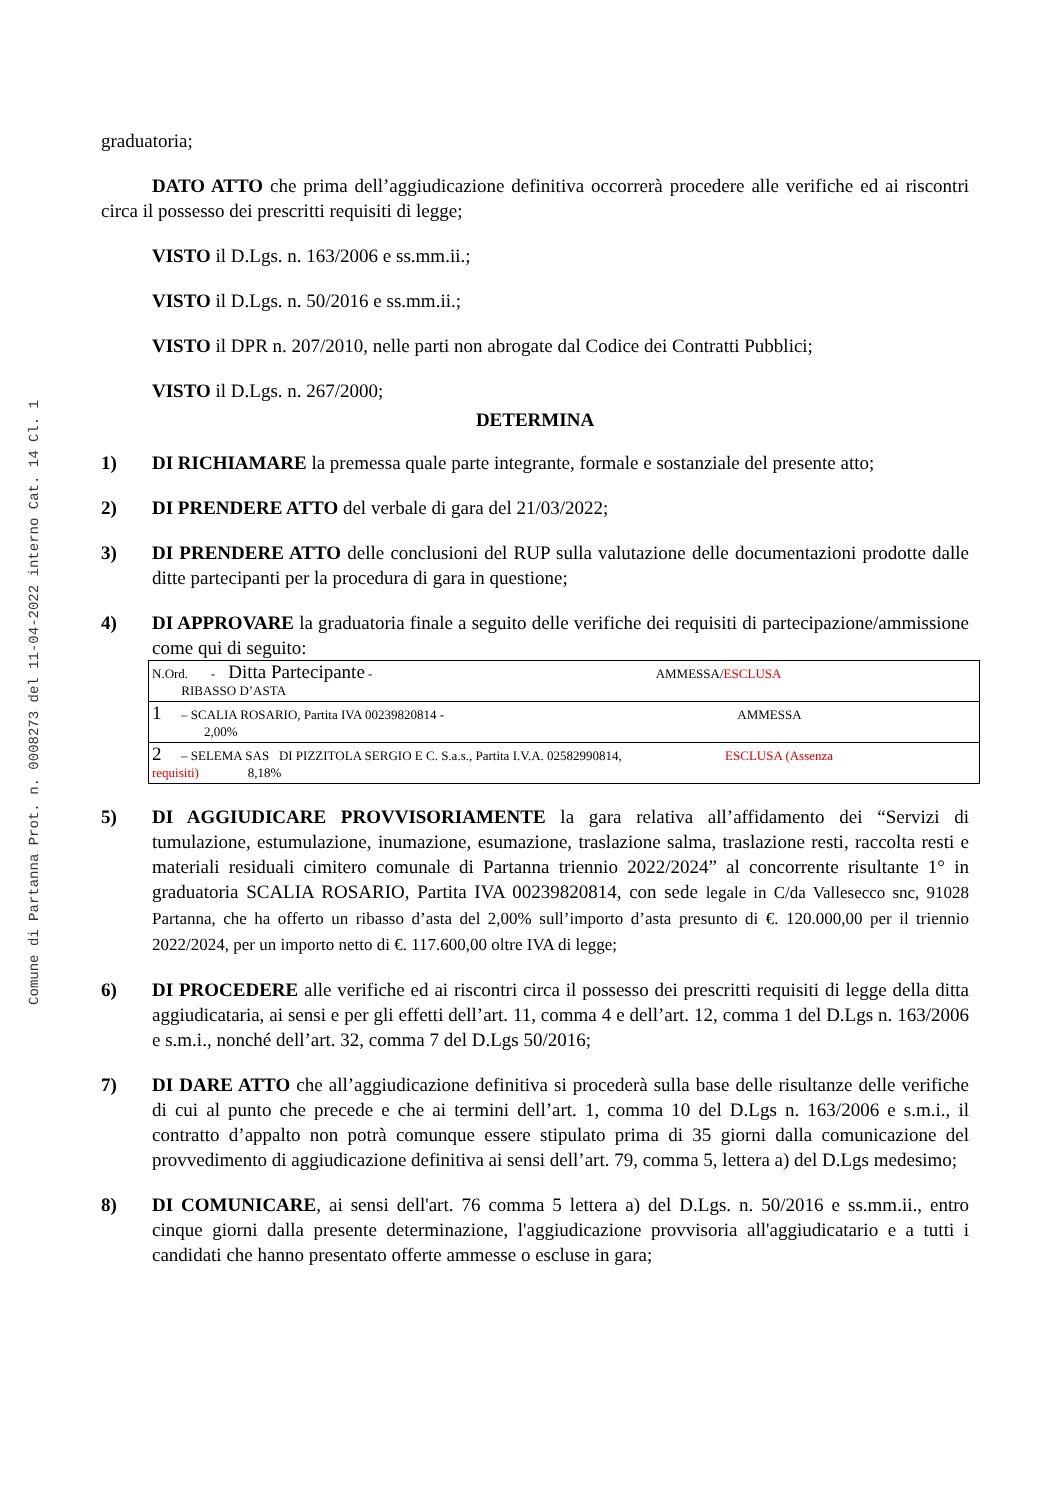Comune di Partanna Prot. n. 0008273 del 11-04-2022 interno Cat. 14 Cl. 1
graduatoria;
DATO ATTO che prima dell’aggiudicazione definitiva occorrerà procedere alle verifiche ed ai riscontri circa il possesso dei prescritti requisiti di legge;
VISTO il D.Lgs. n. 163/2006 e ss.mm.ii.;
VISTO il D.Lgs. n. 50/2016 e ss.mm.ii.;
VISTO il DPR n. 207/2010, nelle parti non abrogate dal Codice dei Contratti Pubblici;
VISTO il D.Lgs. n. 267/2000;
DETERMINA
1) DI RICHIAMARE la premessa quale parte integrante, formale e sostanziale del presente atto;
2) DI PRENDERE ATTO del verbale di gara del 21/03/2022;
3) DI PRENDERE ATTO delle conclusioni del RUP sulla valutazione delle documentazioni prodotte dalle ditte partecipanti per la procedura di gara in questione;
4) DI APPROVARE la graduatoria finale a seguito delle verifiche dei requisiti di partecipazione/ammissione come qui di seguito:
| N.Ord. - Ditta Partecipante - AMMESSA/ ESCLUSA RIBASSO D’ASTA |
| 1 – SCALIA ROSARIO, Partita IVA 00239820814 - AMMESSA 2,00% |
| 2 – SELEMA SAS DI PIZZITOLA SERGIO E C. S.a.s., Partita I.V.A. 02582990814, ESCLUSA (Assenza requisiti) 8,18% |
5) DI AGGIUDICARE PROVVISORIAMENTE la gara relativa all’affidamento dei “Servizi di tumulazione, estumulazione, inumazione, esumazione, traslazione salma, traslazione resti, raccolta resti e materiali residuali cimitero comunale di Partanna triennio 2022/2024” al concorrente risultante 1° in graduatoria SCALIA ROSARIO, Partita IVA 00239820814, con sede legale in C/da Vallesecco snc, 91028 Partanna, che ha offerto un ribasso d’asta del 2,00% sull’importo d’asta presunto di €. 120.000,00 per il triennio 2022/2024, per un importo netto di €. 117.600,00 oltre IVA di legge;
6) DI PROCEDERE alle verifiche ed ai riscontri circa il possesso dei prescritti requisiti di legge della ditta aggiudicataria, ai sensi e per gli effetti dell’art. 11, comma 4 e dell’art. 12, comma 1 del D.Lgs n. 163/2006 e s.m.i., nonché dell’art. 32, comma 7 del D.Lgs 50/2016;
7) DI DARE ATTO che all’aggiudicazione definitiva si procederà sulla base delle risultanze delle verifiche di cui al punto che precede e che ai termini dell’art. 1, comma 10 del D.Lgs n. 163/2006 e s.m.i., il contratto d’appalto non potrà comunque essere stipulato prima di 35 giorni dalla comunicazione del provvedimento di aggiudicazione definitiva ai sensi dell’art. 79, comma 5, lettera a) del D.Lgs medesimo;
8) DI COMUNICARE, ai sensi dell'art. 76 comma 5 lettera a) del D.Lgs. n. 50/2016 e ss.mm.ii., entro cinque giorni dalla presente determinazione, l'aggiudicazione provvisoria all'aggiudicatario e a tutti i candidati che hanno presentato offerte ammesse o escluse in gara;